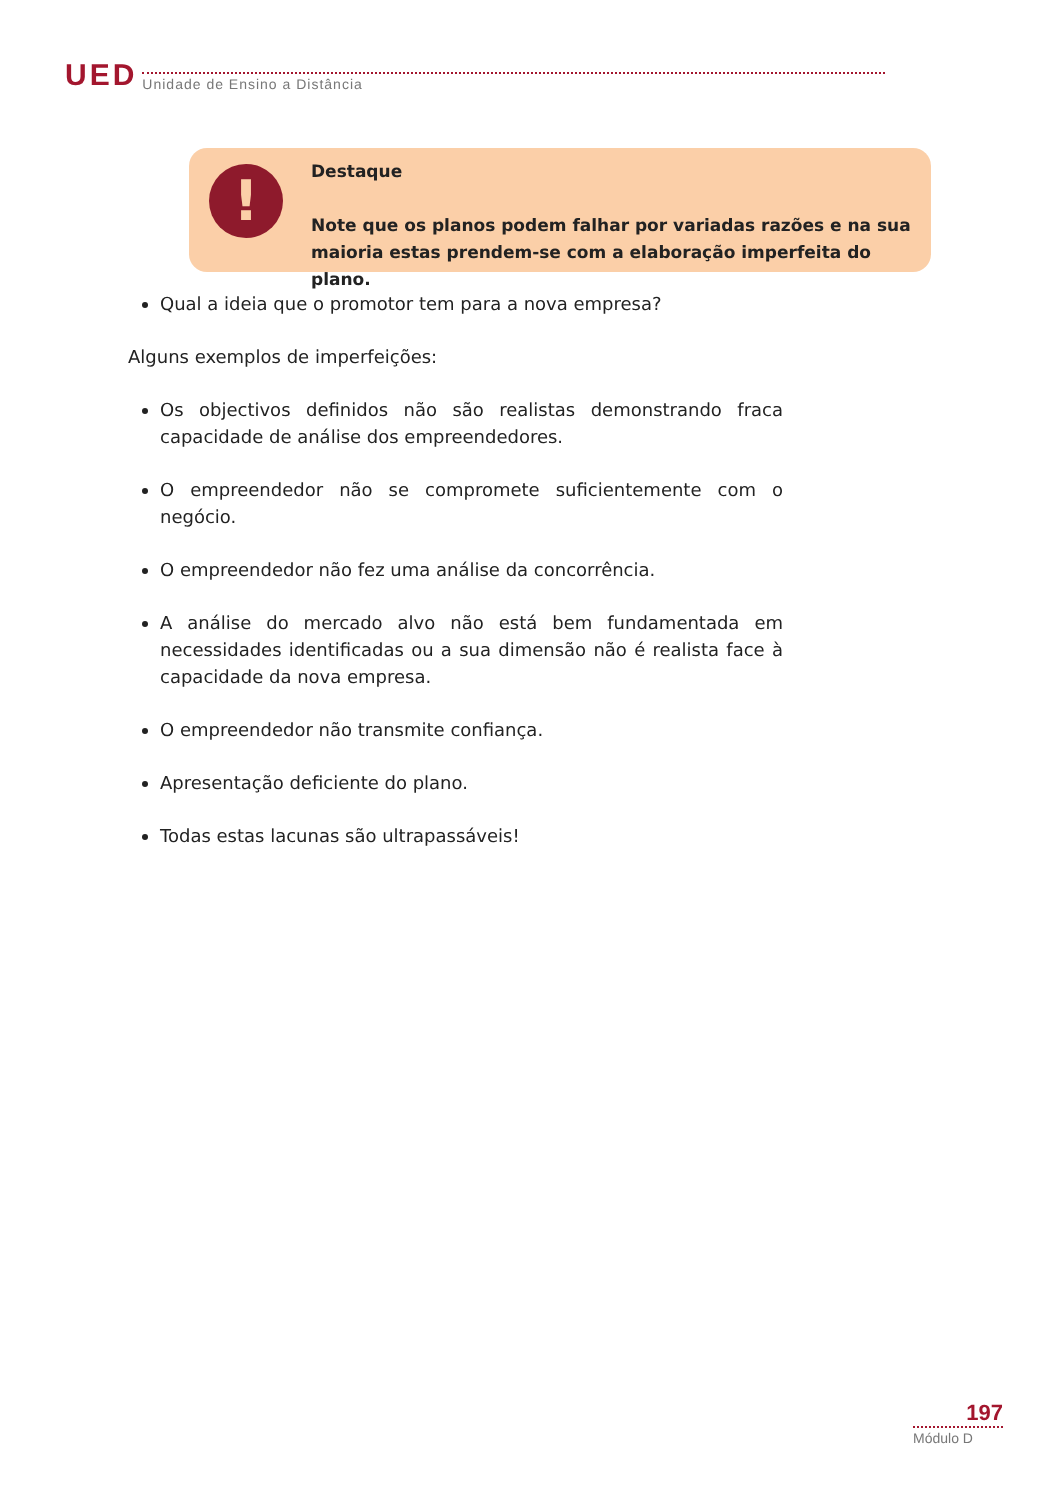UED Unidade de Ensino a Distância
!
Destaque
Note que os planos podem falhar por variadas razões e na sua maioria estas prendem-se com a elaboração imperfeita do plano.
Qual a ideia que o promotor tem para a nova empresa?
Alguns exemplos de imperfeições:
Os objectivos definidos não são realistas demonstrando fraca capacidade de análise dos empreendedores.
O empreendedor não se compromete suficientemente com o negócio.
O empreendedor não fez uma análise da concorrência.
A análise do mercado alvo não está bem fundamentada em necessidades identificadas ou a sua dimensão não é realista face à capacidade da nova empresa.
O empreendedor não transmite confiança.
Apresentação deficiente do plano.
Todas estas lacunas são ultrapassáveis!
197
Módulo D